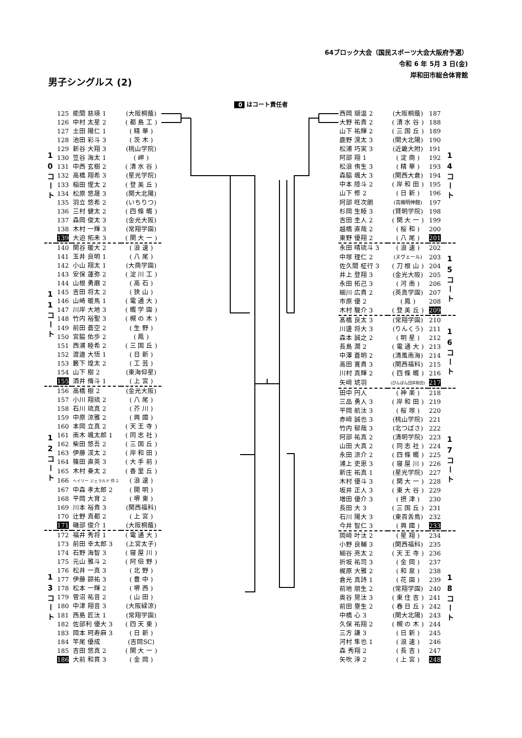64ブロック大会（国民スポーツ大会大阪府予選）
令和 6 年 5月 3 日(金)
岸和田市総合体育館
男子シングルス (2)
0 はコート責任者
| 10コート | 125 | 能間 慈瑛 1 | (大阪桐蔭) |
| | 126 | 中村 太星 2 | ( 都 島 工 ) |
| | 127 | 土田 陽仁 1 | ( 精 華 ) |
| | 128 | 池田 彩斗 3 | ( 茨 木 ) |
| | 129 | 新谷 大翔 3 | (桃山学院) |
| | 130 | 笠谷 海太 1 | ( 岬 ) |
| | 131 | 中西 玄樹 2 | ( 清 水 谷 ) |
| | 132 | 高橋 翔希 3 | (星光学院) |
| | 133 | 稲田 惺太 2 | ( 登 美 丘 ) |
| | 134 | 松原 悠晟 3 | (関大北陽) |
| | 135 | 羽立 悠希 2 | (いちりつ) |
| | 136 | 三村 健太 2 | ( 四 條 畷 ) |
| | 137 | 森岡 俊太 3 | (金光大阪) |
| | 138 | 木村 一輝 3 | (常翔学園) |
| | 139 | 大迫 拓未 3 | ( 関 大 一 ) |
| 11コート | 140 | 関谷 暖大 2 | ( 浪 速 ) |
| | 141 | 玉井 良明 1 | ( 八 尾 ) |
| | 142 | 小山 翔太 1 | (大商学園) |
| | 143 | 安保 蓮弥 2 | ( 淀 川 工 ) |
| | 144 | 山根 勇磨 2 | ( 高 石 ) |
| | 145 | 吉田 将太 2 | ( 狭 山 ) |
| | 146 | 山崎 暖馬 1 | ( 電 通 大 ) |
| | 147 | 川岸 大地 3 | ( 畷 学 園 ) |
| | 148 | 竹内 裕聖 3 | ( 槻 の 木 ) |
| | 149 | 前田 蒼空 2 | ( 生 野 ) |
| | 150 | 宮脇 佑歩 2 | ( 鳳 ) |
| | 151 | 西浦 睦希 2 | ( 三 国 丘 ) |
| | 152 | 渡邉 大悟 1 | ( 日 新 ) |
| | 153 | 籔下 煌太 2 | ( 工 芸 ) |
| | 154 | 山下 樹 2 | (東海仰星) |
| | 155 | 酒井 脩斗 1 | ( 上 宮 ) |
| 12コート | 156 | 高橋 樹 2 | (金光大阪) |
| | 157 | 小川 翔琉 2 | ( 八 尾 ) |
| | 158 | 石川 琉真 2 | ( 芥 川 ) |
| | 159 | 中原 涼雅 2 | ( 興 國 ) |
| | 160 | 本岡 立真 2 | ( 天 王 寺 ) |
| | 161 | 南木 颯太郎 1 | ( 同 志 社 ) |
| | 162 | 柴田 悠吾 2 | ( 三 国 丘 ) |
| | 163 | 伊藤 渓太 2 | ( 岸 和 田 ) |
| | 164 | 篠田 直英 3 | ( 大 手 前 ) |
| | 165 | 木村 奏太 2 | ( 香 里 丘 ) |
| | 166 | ヘイリー ジェラルド 伶 2 | ( 浪 速 ) |
| | 167 | 中森 孝太郎 2 | ( 開 明 ) |
| | 168 | 平岡 大育 2 | ( 堺 東 ) |
| | 169 | 川本 裕貴 3 | (関西福科) |
| | 170 | 辻野 真都 2 | ( 上 宮 ) |
| | 171 | 磯部 俊介 1 | (大阪桐蔭) |
| 13コート | 172 | 福井 秀将 1 | ( 電 通 大 ) |
| | 173 | 前田 幸太郎 3 | (上宮太子) |
| | 174 | 石野 海智 3 | ( 寝 屋 川 ) |
| | 175 | 元山 雅斗 2 | ( 阿 倍 野 ) |
| | 176 | 松井 一真 3 | ( 北 野 ) |
| | 177 | 伊藤 諒祐 3 | ( 豊 中 ) |
| | 178 | 松本 一輝 2 | ( 堺 西 ) |
| | 179 | 菅沼 祐音 2 | ( 山 田 ) |
| | 180 | 中津 翔音 3 | (大阪緑涼) |
| | 181 | 西島 匠汰 1 | (常翔学園) |
| | 182 | 佐部利 優大 3 | ( 四 天 東 ) |
| | 183 | 岡本 珂寿麻 3 | ( 日 新 ) |
| | 184 | 竿尾 優成 | (吉岡SC) |
| | 185 | 吉田 悠真 2 | ( 関 大 一 ) |
| | 186 | 大前 和貫 3 | ( 金 岡 ) |
| 西岡 瑚温 2 | (大阪桐蔭) | 187 | 14コート |
| 大野 祐貴 2 | ( 清 水 谷 ) | 188 | |
| 山下 祐輝 2 | ( 三 国 丘 ) | 189 | |
| 鹿野 滉太 3 | (関大北陽) | 190 | |
| 松浦 巧実 3 | (近畿大附) | 191 | |
| 阿部 翔 1 | ( 淀 商 ) | 192 | |
| 松浪 侑生 3 | ( 精 華 ) | 193 | |
| 森脇 颯大 3 | (関西大倉) | 194 | |
| 中本 陸斗 2 | ( 岸 和 田 ) | 195 | |
| 山下 修 2 | ( 日 新 ) | 196 | |
| 阿部 旺次朗 | (高槻明伸館) | 197 | |
| 杉岡 生睦 3 | (賢明学院) | 198 | |
| 吉田 圭人 2 | ( 関 大 一 ) | 199 | |
| 越橋 直哉 2 | ( 桜 和 ) | 200 | |
| 東野 優翔 2 | ( 八 尾 ) | 201 | |
| 永田 晴琉斗 3 | ( 浪 速 ) | 202 | 15コート |
| 中塚 理仁 2 | (ヌヴェール) | 203 | |
| 佐久間 柾行 3 | ( 刀 根 山 ) | 204 | |
| 井上 登翔 3 | (金光大阪) | 205 | |
| 永田 拓己 3 | ( 河 南 ) | 206 | |
| 細川 広貴 2 | (英真学園) | 207 | |
| 市原 優 2 | ( 鳳 ) | 208 | |
| 木村 駿介 3 | ( 登 美 丘 ) | 209 | |
| 髙橋 良太 3 | (常翔学園) | 210 | 16コート |
| 川邊 将大 3 | (りんくう) | 211 | |
| 森本 誠之 2 | ( 明 星 ) | 212 | |
| 長島 潤 2 | ( 電 通 大 ) | 213 | |
| 中澤 蒼明 2 | (清風南海) | 214 | |
| 高田 寛貴 3 | (関西福科) | 215 | |
| 川村 真輝 2 | ( 四 條 畷 ) | 216 | |
| 矢﨑 琥羽 | (ぴんぽん団岸和田) | 217 | |
| 田中 円人 | ( 神 楽 ) | 218 | 17コート |
| 三品 勇人 3 | ( 岸 和 田 ) | 219 | |
| 平岡 航汰 3 | ( 桜 塚 ) | 220 | |
| 赤﨑 誠也 3 | (桃山学院) | 221 | |
| 竹内 郁哉 3 | (北つばさ) | 222 | |
| 阿部 祐真 2 | (清明学院) | 223 | |
| 山田 大真 2 | ( 同 志 社 ) | 224 | |
| 永田 涼介 2 | ( 四 條 畷 ) | 225 | |
| 浦上 吏恩 3 | ( 寝 屋 川 ) | 226 | |
| 新庄 祐真 1 | (星光学院) | 227 | |
| 木村 優斗 3 | ( 関 大 一 ) | 228 | |
| 坂井 正人 3 | ( 東 大 谷 ) | 229 | |
| 増田 優介 3 | ( 摂 津 ) | 230 | |
| 長田 大 3 | ( 三 国 丘 ) | 231 | |
| 石川 陽大 3 | (東百舌鳥) | 232 | |
| 今井 智仁 3 | ( 興 國 ) | 233 | |
| 岡﨑 叶汰 2 | ( 星 翔 ) | 234 | 18コート |
| 小野 良輔 3 | (関西福科) | 235 | |
| 細谷 亮太 2 | ( 天 王 寺 ) | 236 | |
| 折坂 祐司 3 | ( 金 岡 ) | 237 | |
| 梶原 大雅 2 | ( 和 泉 ) | 238 | |
| 倉光 真詩 1 | ( 花 園 ) | 239 | |
| 前地 朋生 2 | (常翔学園) | 240 | |
| 奥谷 晃汰 3 | ( 東 住 吉 ) | 241 | |
| 前田 塁生 2 | ( 春 日 丘 ) | 242 | |
| 中橋 心 3 | (関大北陽) | 243 | |
| 久保 祐翔 2 | ( 槻 の 木 ) | 244 | |
| 三方 謙 3 | ( 日 新 ) | 245 | |
| 河村 隼也 1 | ( 浪 速 ) | 246 | |
| 森 秀翔 2 | ( 長 吉 ) | 247 | |
| 矢吹 淳 2 | ( 上 宮 ) | 248 | |